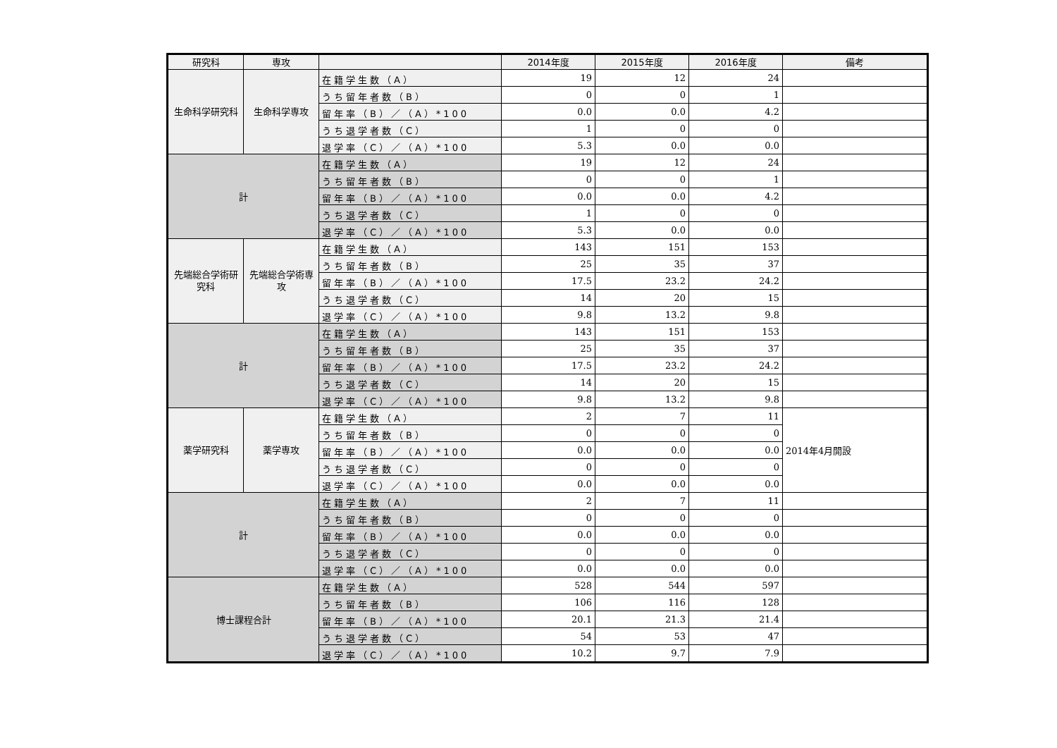| 研究科 | 専攻 | | 2014年度 | 2015年度 | 2016年度 | 備考 |
| --- | --- | --- | --- | --- | --- | --- |
| 生命科学研究科 | 生命科学専攻 | 在籍学生数（A） | 19 | 12 | 24 | |
| | | うち留年者数（B） | 0 | 0 | 1 | |
| | | 留年率（B）／（A）*100 | 0.0 | 0.0 | 4.2 | |
| | | うち退学者数（C） | 1 | 0 | 0 | |
| | | 退学率（C）／（A）*100 | 5.3 | 0.0 | 0.0 | |
| 計 | | 在籍学生数（A） | 19 | 12 | 24 | |
| | | うち留年者数（B） | 0 | 0 | 1 | |
| | | 留年率（B）／（A）*100 | 0.0 | 0.0 | 4.2 | |
| | | うち退学者数（C） | 1 | 0 | 0 | |
| | | 退学率（C）／（A）*100 | 5.3 | 0.0 | 0.0 | |
| 先端総合学術研究科 | 先端総合学術専攻 | 在籍学生数（A） | 143 | 151 | 153 | |
| | | うち留年者数（B） | 25 | 35 | 37 | |
| | | 留年率（B）／（A）*100 | 17.5 | 23.2 | 24.2 | |
| | | うち退学者数（C） | 14 | 20 | 15 | |
| | | 退学率（C）／（A）*100 | 9.8 | 13.2 | 9.8 | |
| 計 | | 在籍学生数（A） | 143 | 151 | 153 | |
| | | うち留年者数（B） | 25 | 35 | 37 | |
| | | 留年率（B）／（A）*100 | 17.5 | 23.2 | 24.2 | |
| | | うち退学者数（C） | 14 | 20 | 15 | |
| | | 退学率（C）／（A）*100 | 9.8 | 13.2 | 9.8 | |
| 薬学研究科 | 薬学専攻 | 在籍学生数（A） | 2 | 7 | 11 | 2014年4月開設 |
| | | うち留年者数（B） | 0 | 0 | 0 | |
| | | 留年率（B）／（A）*100 | 0.0 | 0.0 | 0.0 | |
| | | うち退学者数（C） | 0 | 0 | 0 | |
| | | 退学率（C）／（A）*100 | 0.0 | 0.0 | 0.0 | |
| 計 | | 在籍学生数（A） | 2 | 7 | 11 | |
| | | うち留年者数（B） | 0 | 0 | 0 | |
| | | 留年率（B）／（A）*100 | 0.0 | 0.0 | 0.0 | |
| | | うち退学者数（C） | 0 | 0 | 0 | |
| | | 退学率（C）／（A）*100 | 0.0 | 0.0 | 0.0 | |
| 博士課程合計 | | 在籍学生数（A） | 528 | 544 | 597 | |
| | | うち留年者数（B） | 106 | 116 | 128 | |
| | | 留年率（B）／（A）*100 | 20.1 | 21.3 | 21.4 | |
| | | うち退学者数（C） | 54 | 53 | 47 | |
| | | 退学率（C）／（A）*100 | 10.2 | 9.7 | 7.9 | |